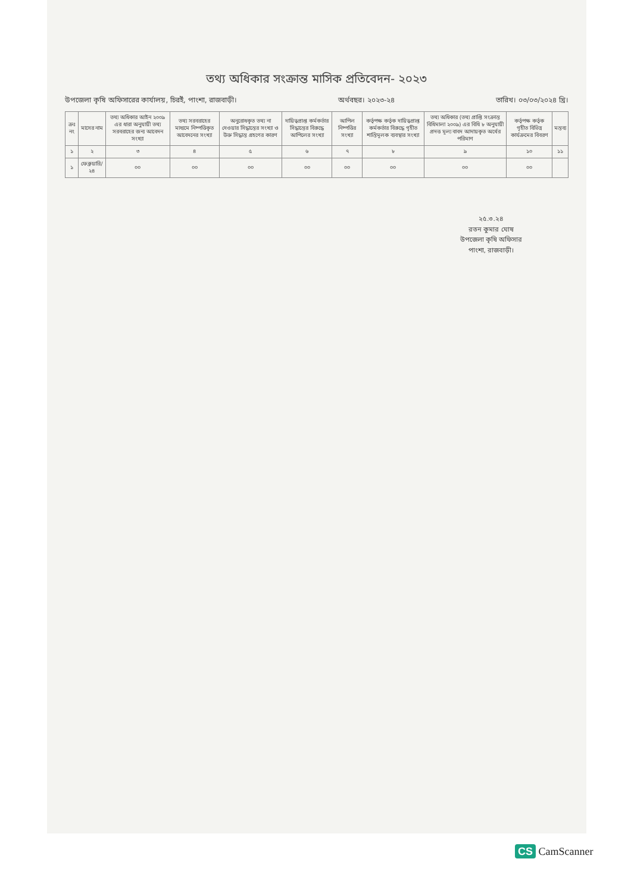তথ্য অধিকার সংক্রান্ত মাসিক প্রতিবেদন- ২০২৩
উপজেলা কৃষি অফিসারের কার্যালয়, চিরইঁ, পাংশা, রাজবাড়ী। অর্থবছর। ২০২৩-২৪ তারিখ। ০৩/০৩/২০২৪ খ্রি।
| ক্রঃ নং | মাসের নাম | তথ্য অধিকার আইন ২০০৯ এর ধারা অনুযায়ী তথ্য সরবরাহের জন্য আবেদন সংখ্যা | তথ্য সরবরাহের মাধ্যমে নিষ্পত্তিকৃত আবেদনের সংখ্যা | অনুরোধকৃত তথ্য না দেওয়ার সিদ্ধান্তের সংখ্যা ও উক্ত সিদ্ধান্ত গ্রহণের কারণ | দায়িত্বপ্রাপ্ত কর্মকর্তার সিদ্ধান্তের বিরুদ্ধে আপিলের সংখ্যা | আপিল নিষ্পত্তির সংখ্যা | কর্তৃপক্ষ কর্তৃক দায়িত্বপ্রাপ্ত কর্মকর্তার বিরুদ্ধে গৃহীত শাস্তিমূলক ব্যবস্থার সংখ্যা | তথ্য অধিকার (তথ্য প্রাপ্তি সংক্রান্ত বিধিমালা ২০০৯) এর বিধি ৮ অনুযায়ী প্রদত্ত মূল্য বাবদ আদায়কৃত অর্থের পরিমাণ | কর্তৃপক্ষ কর্তৃক গৃহীত বিভিন্ন কার্যক্রমের বিবরণ | মন্তব্য |
| --- | --- | --- | --- | --- | --- | --- | --- | --- | --- | --- |
| ১ | ২ | ৩ | ৪ | ৫ | ৬ | ৭ | ৮ | ৯ | ১০ | ১১ |
| ১ | ফেব্রুয়ারি/২৪ | ০০ | ০০ | ০০ | ০০ | ০০ | ০০ | ০০ | ০০ | |
২৫.৩.২৪
রতন কুমার ঘোষ
উপজেলা কৃষি অফিসার
পাংশা, রাজবাড়ী।
CS CamScanner